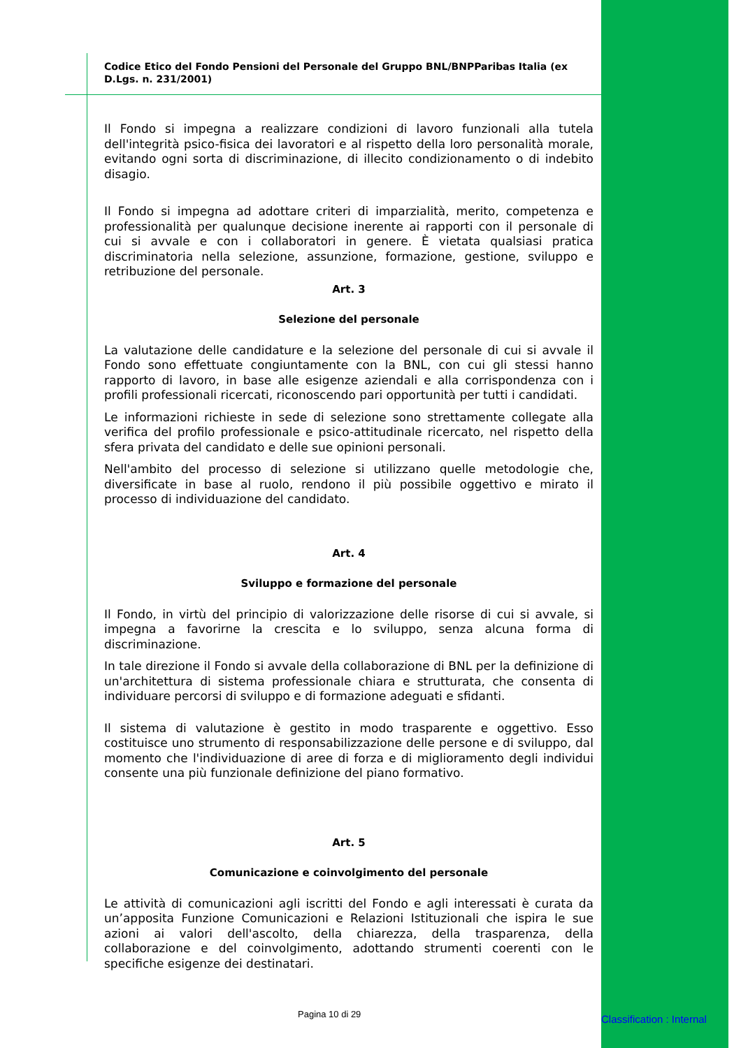Codice Etico del Fondo Pensioni del Personale del Gruppo BNL/BNPParibas Italia (ex D.Lgs. n. 231/2001)
Il Fondo si impegna a realizzare condizioni di lavoro funzionali alla tutela dell'integrità psico-fisica dei lavoratori e al rispetto della loro personalità morale, evitando ogni sorta di discriminazione, di illecito condizionamento o di indebito disagio.
Il Fondo si impegna ad adottare criteri di imparzialità, merito, competenza e professionalità per qualunque decisione inerente ai rapporti con il personale di cui si avvale e con i collaboratori in genere. È vietata qualsiasi pratica discriminatoria nella selezione, assunzione, formazione, gestione, sviluppo e retribuzione del personale.
Art. 3
Selezione del personale
La valutazione delle candidature e la selezione del personale di cui si avvale il Fondo sono effettuate congiuntamente con la BNL, con cui gli stessi hanno rapporto di lavoro, in base alle esigenze aziendali e alla corrispondenza con i profili professionali ricercati, riconoscendo pari opportunità per tutti i candidati.
Le informazioni richieste in sede di selezione sono strettamente collegate alla verifica del profilo professionale e psico-attitudinale ricercato, nel rispetto della sfera privata del candidato e delle sue opinioni personali.
Nell'ambito del processo di selezione si utilizzano quelle metodologie che, diversificate in base al ruolo, rendono il più possibile oggettivo e mirato il processo di individuazione del candidato.
Art. 4
Sviluppo e formazione del personale
Il Fondo, in virtù del principio di valorizzazione delle risorse di cui si avvale, si impegna a favorirne la crescita e lo sviluppo, senza alcuna forma di discriminazione.
In tale direzione il Fondo si avvale della collaborazione di BNL per la definizione di un'architettura di sistema professionale chiara e strutturata, che consenta di individuare percorsi di sviluppo e di formazione adeguati e sfidanti.
Il sistema di valutazione è gestito in modo trasparente e oggettivo. Esso costituisce uno strumento di responsabilizzazione delle persone e di sviluppo, dal momento che l'individuazione di aree di forza e di miglioramento degli individui consente una più funzionale definizione del piano formativo.
Art. 5
Comunicazione e coinvolgimento del personale
Le attività di comunicazioni agli iscritti del Fondo e agli interessati è curata da un’apposita Funzione Comunicazioni e Relazioni Istituzionali che ispira le sue azioni ai valori dell'ascolto, della chiarezza, della trasparenza, della collaborazione e del coinvolgimento, adottando strumenti coerenti con le specifiche esigenze dei destinatari.
Pagina 10 di 29 Classification : Internal